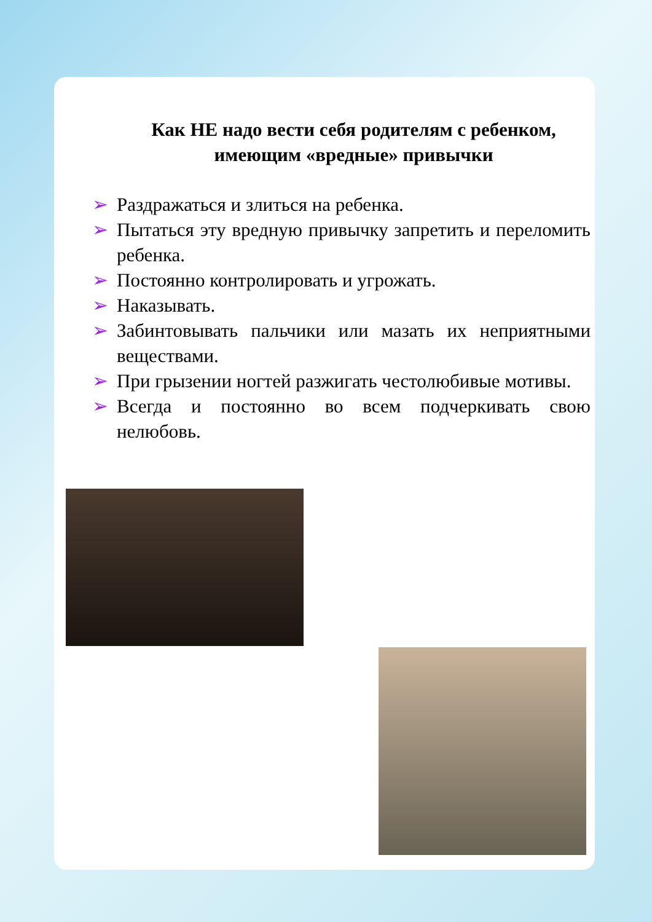Как НЕ надо вести себя родителям с ребенком,
имеющим «вредные» привычки
➢ Раздражаться и злиться на ребенка.
➢ Пытаться эту вредную привычку запретить и переломить ребенка.
➢ Постоянно контролировать и угрожать.
➢ Наказывать.
➢ Забинтовывать пальчики или мазать их неприятными веществами.
➢ При грызении ногтей разжигать честолюбивые мотивы.
➢ Всегда и постоянно во всем подчеркивать свою нелюбовь.